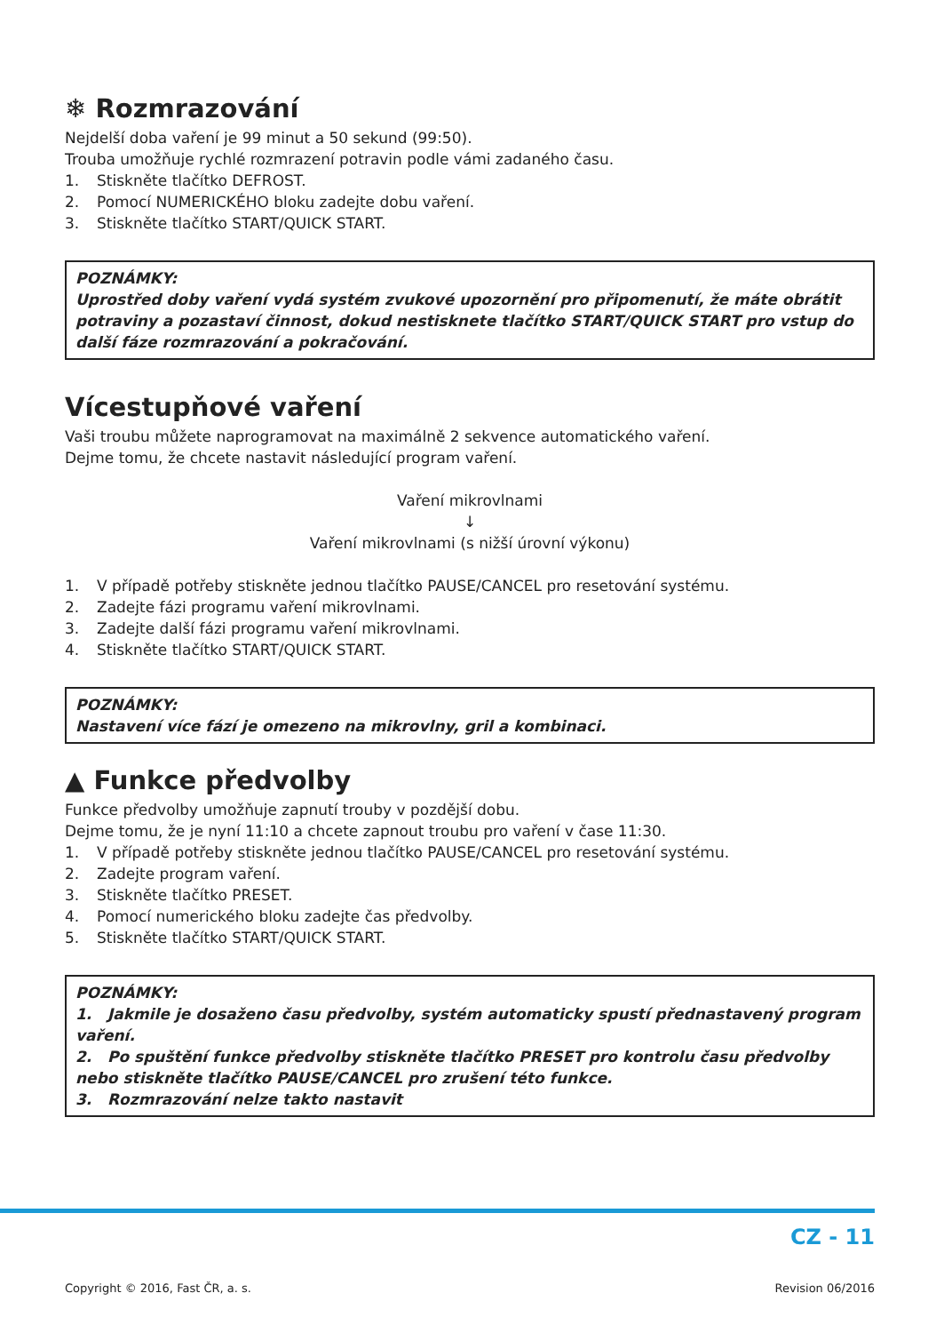❄ Rozmrazování
Nejdelší doba vaření je 99 minut a 50 sekund (99:50).
Trouba umožňuje rychlé rozmrazení potravin podle vámi zadaného času.
1. Stiskněte tlačítko DEFROST.
2. Pomocí NUMERICKÉHO bloku zadejte dobu vaření.
3. Stiskněte tlačítko START/QUICK START.
POZNÁMKY:
Uprostřed doby vaření vydá systém zvukové upozornění pro připomenutí, že máte obrátit potraviny a pozastaví činnost, dokud nestisknete tlačítko START/QUICK START pro vstup do další fáze rozmrazování a pokračování.
Vícestupňové vaření
Vaši troubu můžete naprogramovat na maximálně 2 sekvence automatického vaření.
Dejme tomu, že chcete nastavit následující program vaření.
Vaření mikrovlnami
↓
Vaření mikrovlnami (s nižší úrovní výkonu)
1. V případě potřeby stiskněte jednou tlačítko PAUSE/CANCEL pro resetování systému.
2. Zadejte fázi programu vaření mikrovlnami.
3. Zadejte další fázi programu vaření mikrovlnami.
4. Stiskněte tlačítko START/QUICK START.
POZNÁMKY:
Nastavení více fází je omezeno na mikrovlny, gril a kombinaci.
▲ Funkce předvolby
Funkce předvolby umožňuje zapnutí trouby v pozdější dobu.
Dejme tomu, že je nyní 11:10 a chcete zapnout troubu pro vaření v čase 11:30.
1. V případě potřeby stiskněte jednou tlačítko PAUSE/CANCEL pro resetování systému.
2. Zadejte program vaření.
3. Stiskněte tlačítko PRESET.
4. Pomocí numerického bloku zadejte čas předvolby.
5. Stiskněte tlačítko START/QUICK START.
POZNÁMKY:
1. Jakmile je dosaženo času předvolby, systém automaticky spustí přednastavený program vaření.
2. Po spuštění funkce předvolby stiskněte tlačítko PRESET pro kontrolu času předvolby nebo stiskněte tlačítko PAUSE/CANCEL pro zrušení této funkce.
3. Rozmrazování nelze takto nastavit
CZ - 11
Copyright © 2016, Fast ČR, a. s. Revision 06/2016